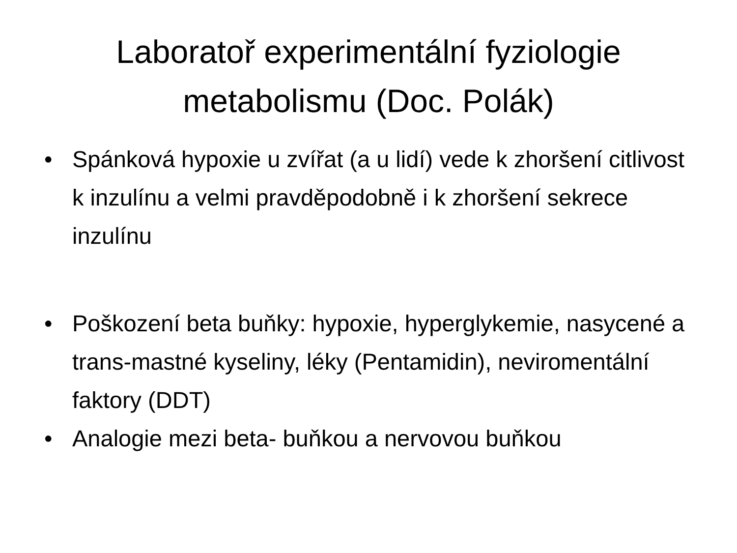Laboratoř experimentální fyziologie
metabolismu (Doc. Polák)
• Spánková hypoxie u zvířat (a u lidí) vede k zhoršení citlivost k inzulínu a velmi pravděpodobně i k zhoršení sekrece inzulínu
• Poškození beta buňky: hypoxie, hyperglykemie, nasycené a trans-mastné kyseliny, léky (Pentamidin), neviromentální faktory (DDT)
• Analogie mezi beta- buňkou a nervovou buňkou